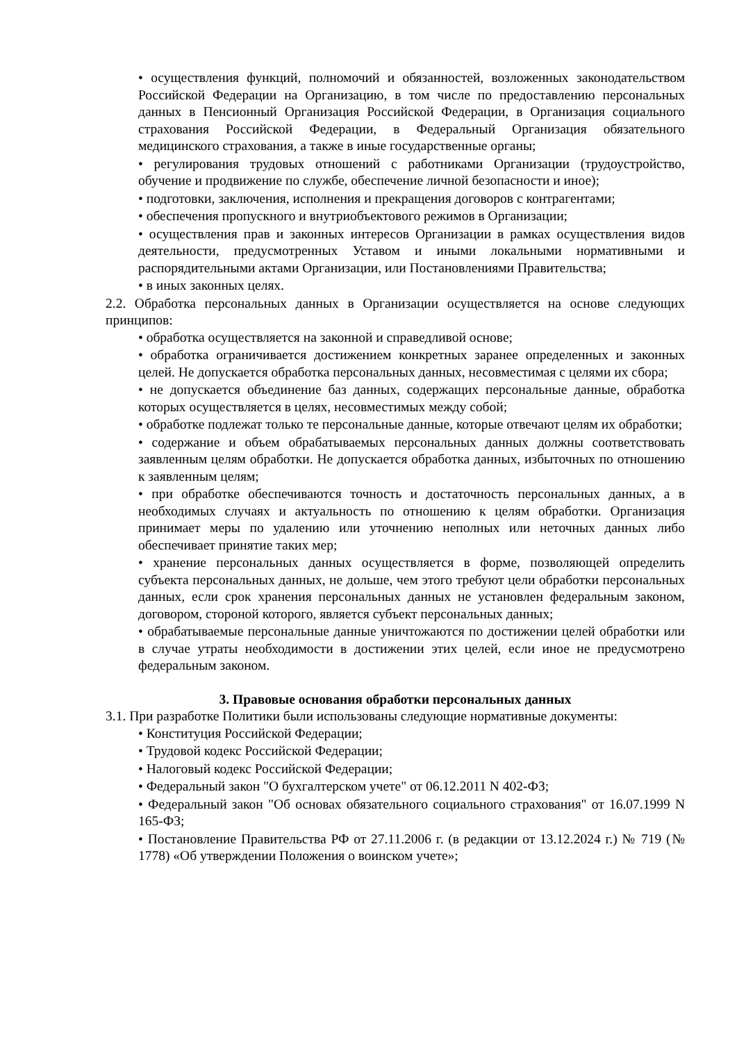• осуществления функций, полномочий и обязанностей, возложенных законодательством Российской Федерации на Организацию, в том числе по предоставлению персональных данных в Пенсионный Организация Российской Федерации, в Организация социального страхования Российской Федерации, в Федеральный Организация обязательного медицинского страхования, а также в иные государственные органы;
• регулирования трудовых отношений с работниками Организации (трудоустройство, обучение и продвижение по службе, обеспечение личной безопасности и иное);
• подготовки, заключения, исполнения и прекращения договоров с контрагентами;
• обеспечения пропускного и внутриобъектового режимов в Организации;
• осуществления прав и законных интересов Организации в рамках осуществления видов деятельности, предусмотренных Уставом и иными локальными нормативными и распорядительными актами Организации, или Постановлениями Правительства;
• в иных законных целях.
2.2. Обработка персональных данных в Организации осуществляется на основе следующих принципов:
• обработка осуществляется на законной и справедливой основе;
• обработка ограничивается достижением конкретных заранее определенных и законных целей. Не допускается обработка персональных данных, несовместимая с целями их сбора;
• не допускается объединение баз данных, содержащих персональные данные, обработка которых осуществляется в целях, несовместимых между собой;
• обработке подлежат только те персональные данные, которые отвечают целям их обработки;
• содержание и объем обрабатываемых персональных данных должны соответствовать заявленным целям обработки. Не допускается обработка данных, избыточных по отношению к заявленным целям;
• при обработке обеспечиваются точность и достаточность персональных данных, а в необходимых случаях и актуальность по отношению к целям обработки. Организация принимает меры по удалению или уточнению неполных или неточных данных либо обеспечивает принятие таких мер;
• хранение персональных данных осуществляется в форме, позволяющей определить субъекта персональных данных, не дольше, чем этого требуют цели обработки персональных данных, если срок хранения персональных данных не установлен федеральным законом, договором, стороной которого, является субъект персональных данных;
• обрабатываемые персональные данные уничтожаются по достижении целей обработки или в случае утраты необходимости в достижении этих целей, если иное не предусмотрено федеральным законом.
3. Правовые основания обработки персональных данных
3.1. При разработке Политики были использованы следующие нормативные документы:
• Конституция Российской Федерации;
• Трудовой кодекс Российской Федерации;
• Налоговый кодекс Российской Федерации;
• Федеральный закон "О бухгалтерском учете" от 06.12.2011 N 402-ФЗ;
• Федеральный закон "Об основах обязательного социального страхования" от 16.07.1999 N 165-ФЗ;
• Постановление Правительства РФ от 27.11.2006 г. (в редакции от 13.12.2024 г.) № 719 (№ 1778) «Об утверждении Положения о воинском учете»;